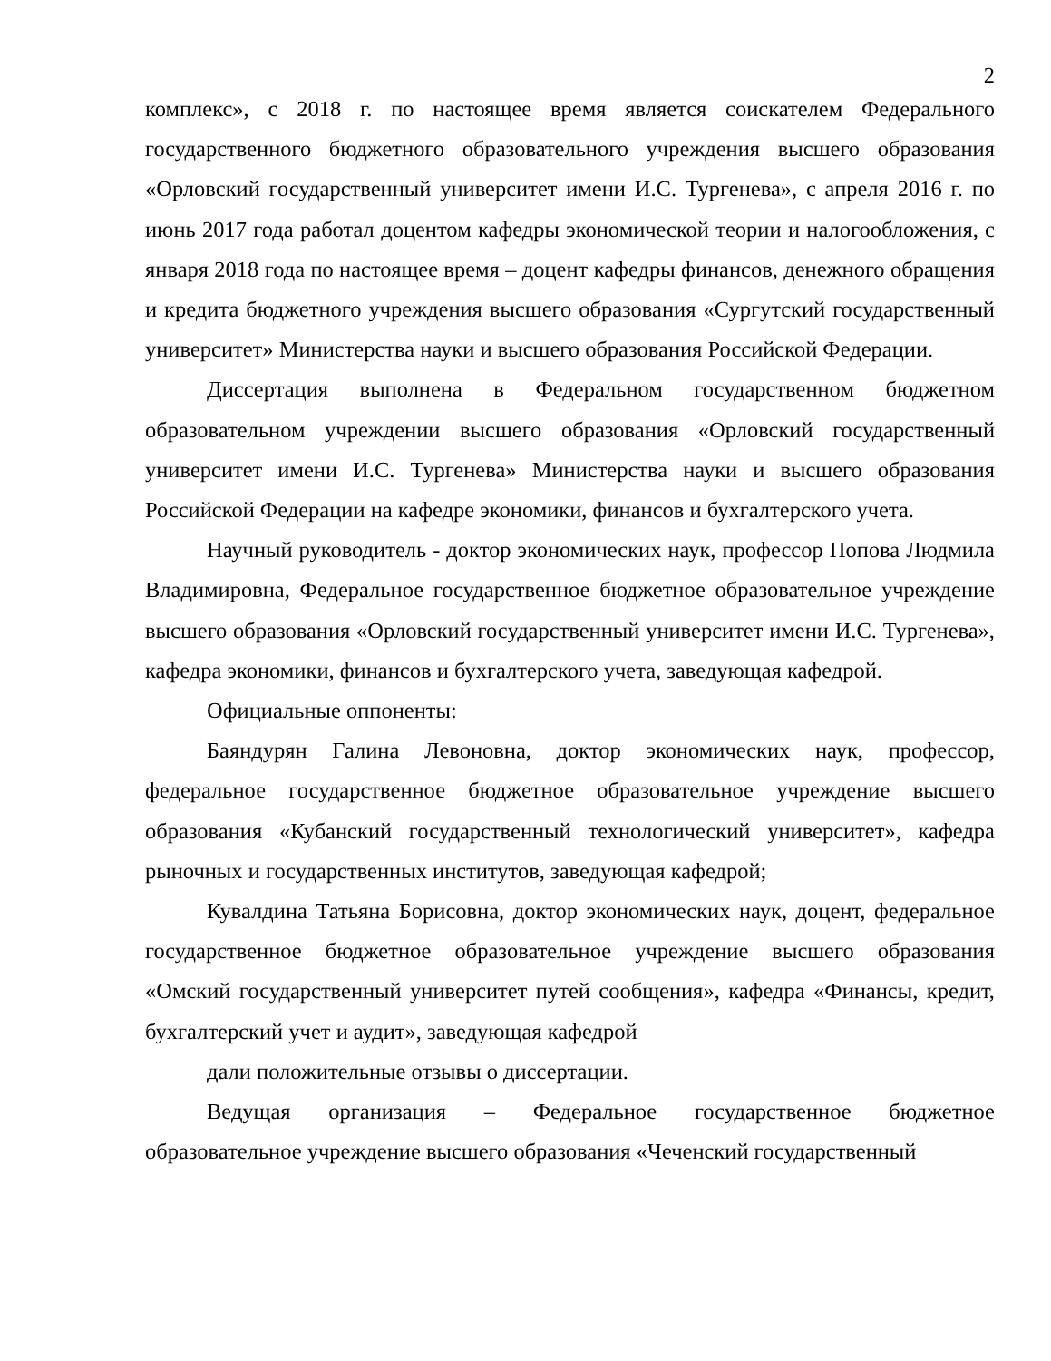2
комплекс», с 2018 г. по настоящее время является соискателем Федерального государственного бюджетного образовательного учреждения высшего образования «Орловский государственный университет имени И.С. Тургенева», с апреля 2016 г. по июнь 2017 года работал доцентом кафедры экономической теории и налогообложения, с января 2018 года по настоящее время – доцент кафедры финансов, денежного обращения и кредита бюджетного учреждения высшего образования «Сургутский государственный университет» Министерства науки и высшего образования Российской Федерации.
Диссертация выполнена в Федеральном государственном бюджетном образовательном учреждении высшего образования «Орловский государственный университет имени И.С. Тургенева» Министерства науки и высшего образования Российской Федерации на кафедре экономики, финансов и бухгалтерского учета.
Научный руководитель - доктор экономических наук, профессор Попова Людмила Владимировна, Федеральное государственное бюджетное образовательное учреждение высшего образования «Орловский государственный университет имени И.С. Тургенева», кафедра экономики, финансов и бухгалтерского учета, заведующая кафедрой.
Официальные оппоненты:
Баяндурян Галина Левоновна, доктор экономических наук, профессор, федеральное государственное бюджетное образовательное учреждение высшего образования «Кубанский государственный технологический университет», кафедра рыночных и государственных институтов, заведующая кафедрой;
Кувалдина Татьяна Борисовна, доктор экономических наук, доцент, федеральное государственное бюджетное образовательное учреждение высшего образования «Омский государственный университет путей сообщения», кафедра «Финансы, кредит, бухгалтерский учет и аудит», заведующая кафедрой
дали положительные отзывы о диссертации.
Ведущая организация – Федеральное государственное бюджетное образовательное учреждение высшего образования «Чеченский государственный